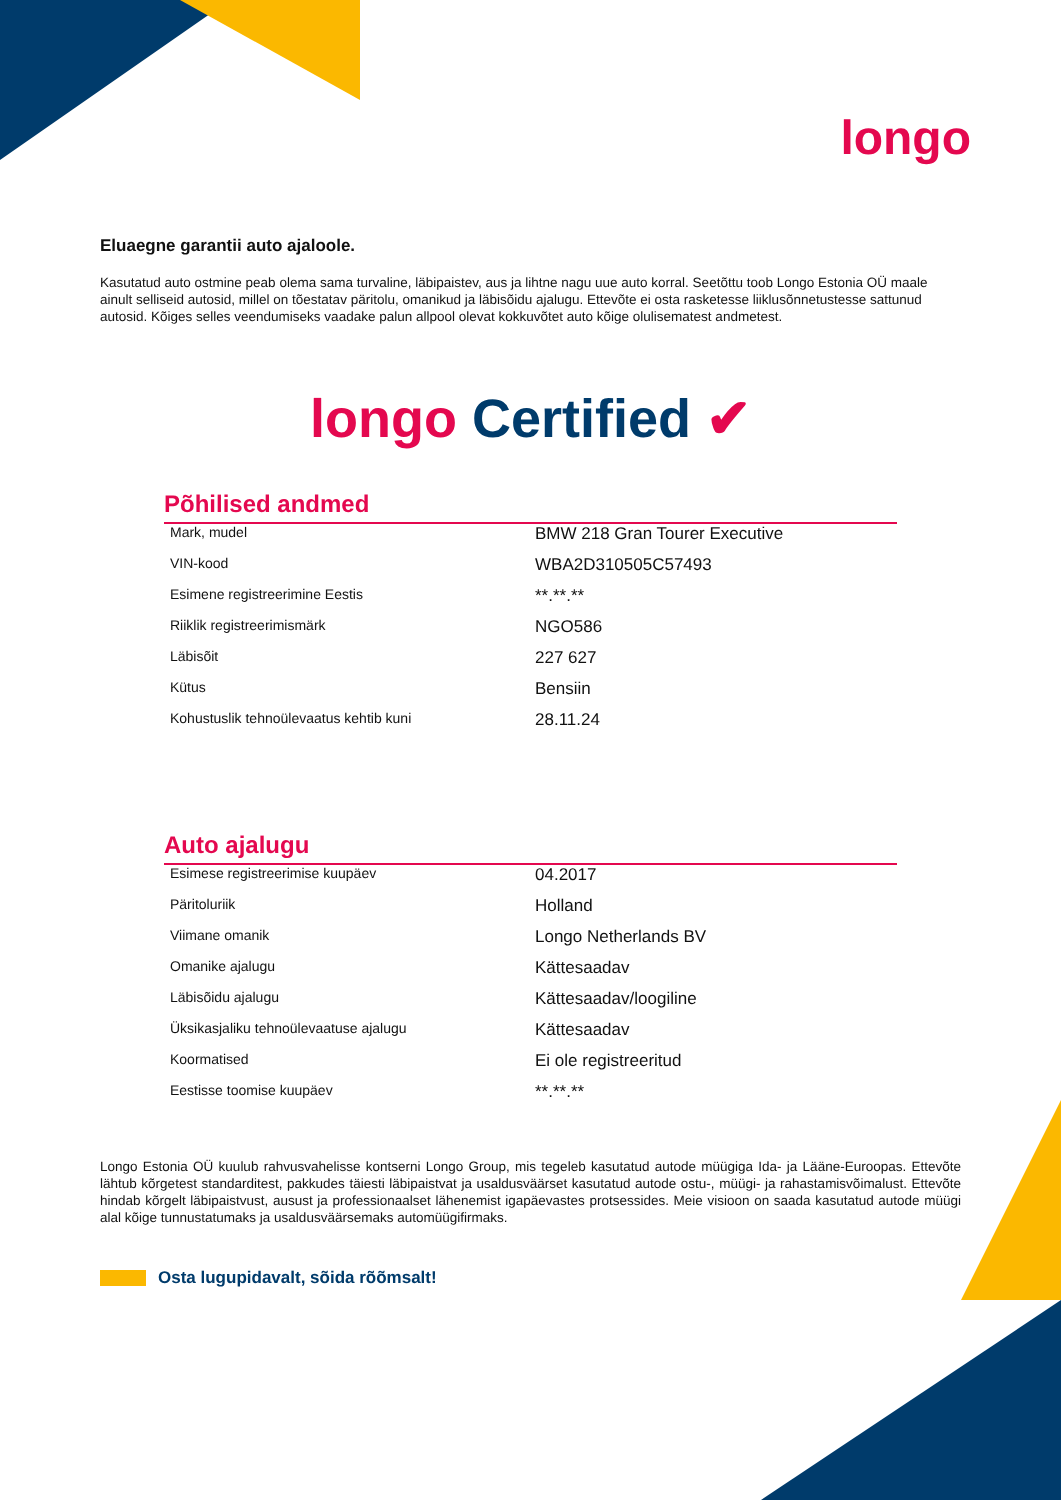longo
Eluaegne garantii auto ajaloole.
Kasutatud auto ostmine peab olema sama turvaline, läbipaistev, aus ja lihtne nagu uue auto korral. Seetõttu toob Longo Estonia OÜ maale ainult selliseid autosid, millel on tõestatav päritolu, omanikud ja läbisõidu ajalugu. Ettevõte ei osta rasketesse liiklusõnnetustesse sattunud autosid. Kõiges selles veendumiseks vaadake palun allpool olevat kokkuvõtet auto kõige olulisematest andmetest.
longo Certified ✔
Põhilised andmed
| Mark, mudel | BMW 218 Gran Tourer Executive |
| VIN-kood | WBA2D310505C57493 |
| Esimene registreerimine Eestis | **.**.** |
| Riiklik registreerimismärk | NGO586 |
| Läbisõit | 227 627 |
| Kütus | Bensiin |
| Kohustuslik tehnoülevaatus kehtib kuni | 28.11.24 |
Auto ajalugu
| Esimese registreerimise kuupäev | 04.2017 |
| Päritoluriik | Holland |
| Viimane omanik | Longo Netherlands BV |
| Omanike ajalugu | Kättesaadav |
| Läbisõidu ajalugu | Kättesaadav/loogiline |
| Üksikasjaliku tehnoülevaatuse ajalugu | Kättesaadav |
| Koormatised | Ei ole registreeritud |
| Eestisse toomise kuupäev | **.**.** |
Longo Estonia OÜ kuulub rahvusvahelisse kontserni Longo Group, mis tegeleb kasutatud autode müügiga Ida- ja Lääne-Euroopas. Ettevõte lähtub kõrgetest standarditest, pakkudes täiesti läbipaistvat ja usaldusväärset kasutatud autode ostu-, müügi- ja rahastamisvõimalust. Ettevõte hindab kõrgelt läbipaistvust, ausust ja professionaalset lähenemist igapäevastes protsessides. Meie visioon on saada kasutatud autode müügi alal kõige tunnustatumaks ja usaldusväärsemaks automüügifirmaks.
Osta lugupidavalt, sõida rõõmsalt!